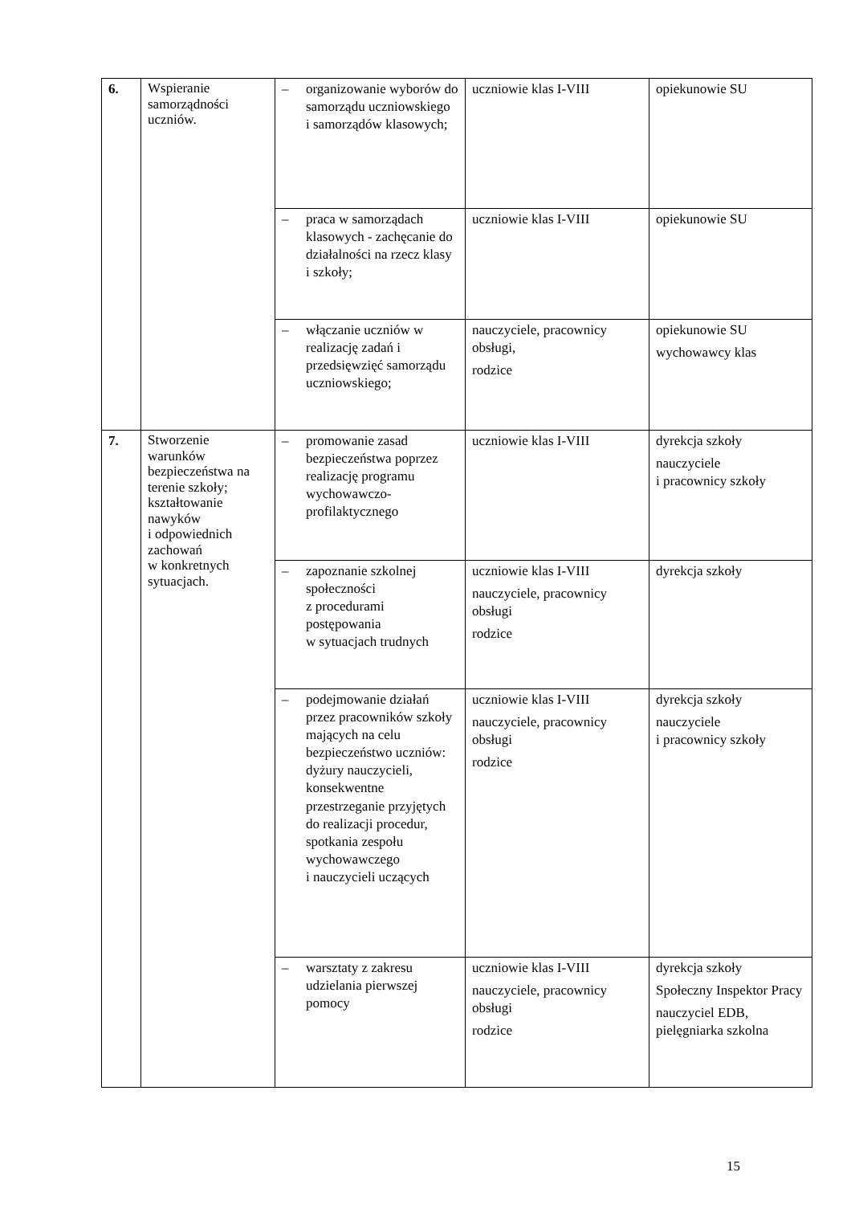| 6. | Wspieranie samorządności uczniów. | – organizowanie wyborów do samorządu uczniowskiego i samorządów klasowych; | uczniowie klas I-VIII | opiekunowie SU |
| | | – praca w samorządach klasowych - zachęcanie do działalności na rzecz klasy i szkoły; | uczniowie klas I-VIII | opiekunowie SU |
| | | – włączanie uczniów w realizację zadań i przedsięwzięć samorządu uczniowskiego; | nauczyciele, pracownicy obsługi, rodzice | opiekunowie SU wychowawcy klas |
| 7. | Stworzenie warunków bezpieczeństwa na terenie szkoły; kształtowanie nawyków i odpowiednich zachowań w konkretnych sytuacjach. | – promowanie zasad bezpieczeństwa poprzez realizację programu wychowawczo-profilaktycznego | uczniowie klas I-VIII | dyrekcja szkoły nauczyciele i pracownicy szkoły |
| | | – zapoznanie szkolnej społeczności z procedurami postępowania w sytuacjach trudnych | uczniowie klas I-VIII nauczyciele, pracownicy obsługi rodzice | dyrekcja szkoły |
| | | – podejmowanie działań przez pracowników szkoły mających na celu bezpieczeństwo uczniów: dyżury nauczycieli, konsekwentne przestrzeganie przyjętych do realizacji procedur, spotkania zespołu wychowawczego i nauczycieli uczących | uczniowie klas I-VIII nauczyciele, pracownicy obsługi rodzice | dyrekcja szkoły nauczyciele i pracownicy szkoły |
| | | – warsztaty z zakresu udzielania pierwszej pomocy | uczniowie klas I-VIII nauczyciele, pracownicy obsługi rodzice | dyrekcja szkoły Społeczny Inspektor Pracy nauczyciel EDB, pielęgniarka szkolna |
15